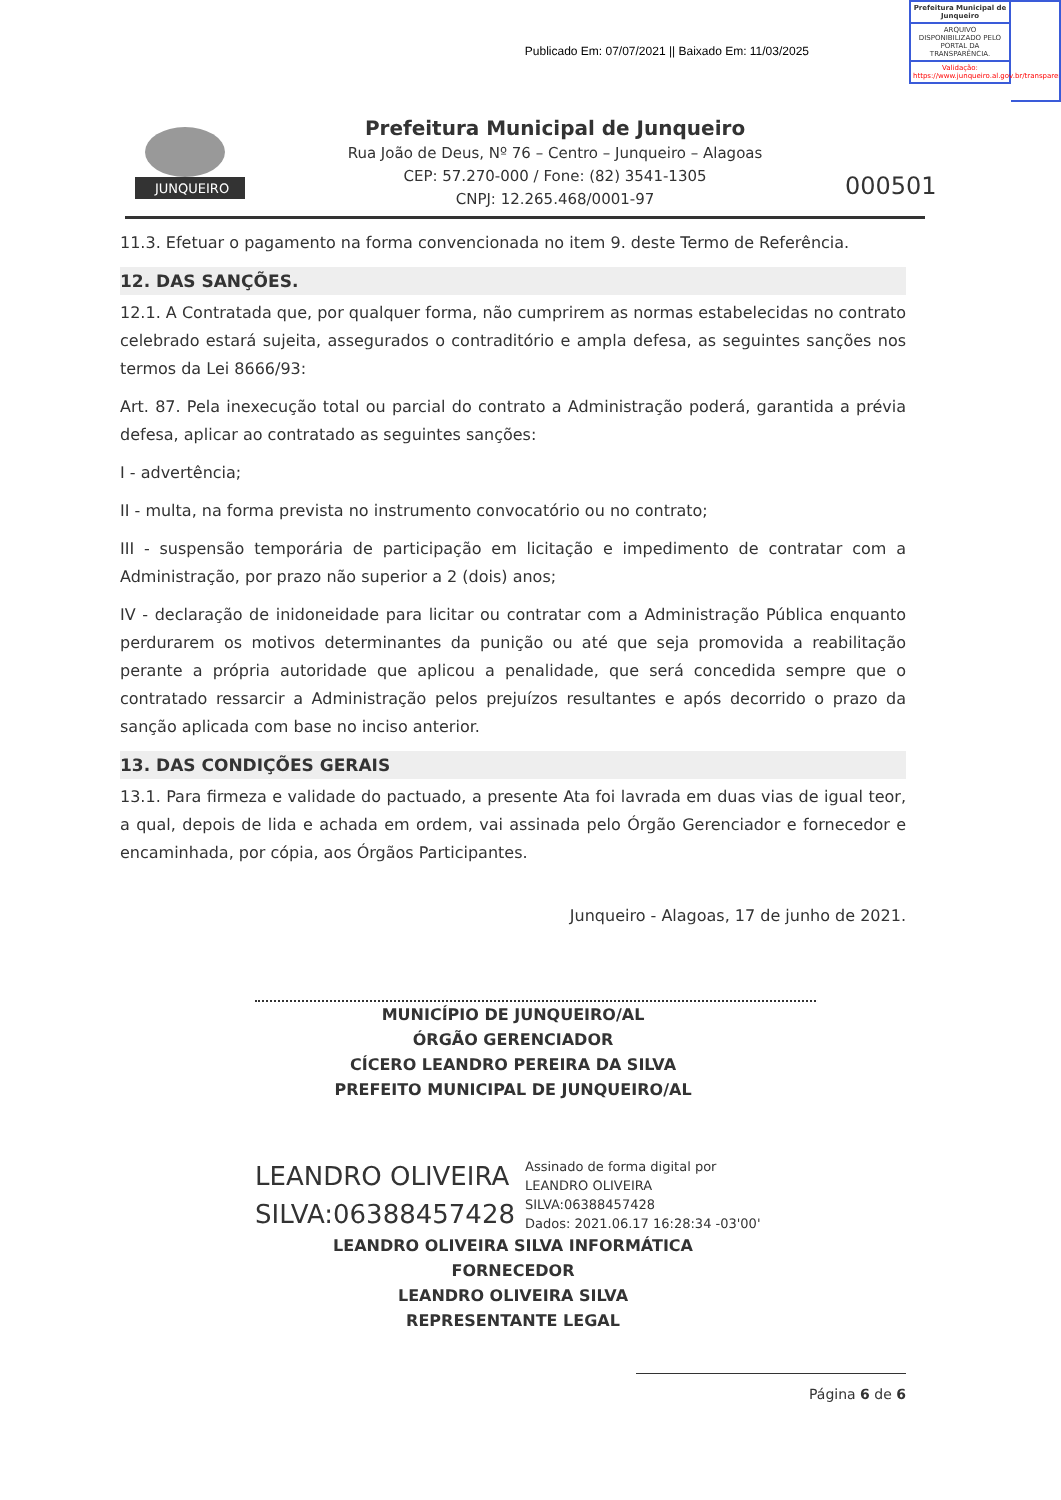Publicado Em: 07/07/2021 || Baixado Em: 11/03/2025
Prefeitura Municipal de Junqueiro
ARQUIVO DISPONIBILIZADO PELO PORTAL DA TRANSPARÊNCIA.
Validação: https://www.junqueiro.al.gov.br/transparencia
JUNQUEIRO
Prefeitura Municipal de Junqueiro
Rua João de Deus, Nº 76 – Centro – Junqueiro – Alagoas
CEP: 57.270-000 / Fone: (82) 3541-1305
CNPJ: 12.265.468/0001-97
000501
11.3. Efetuar o pagamento na forma convencionada no item 9. deste Termo de Referência.
12. DAS SANÇÕES.
12.1. A Contratada que, por qualquer forma, não cumprirem as normas estabelecidas no contrato celebrado estará sujeita, assegurados o contraditório e ampla defesa, as seguintes sanções nos termos da Lei 8666/93:
Art. 87. Pela inexecução total ou parcial do contrato a Administração poderá, garantida a prévia defesa, aplicar ao contratado as seguintes sanções:
I - advertência;
II - multa, na forma prevista no instrumento convocatório ou no contrato;
III - suspensão temporária de participação em licitação e impedimento de contratar com a Administração, por prazo não superior a 2 (dois) anos;
IV - declaração de inidoneidade para licitar ou contratar com a Administração Pública enquanto perdurarem os motivos determinantes da punição ou até que seja promovida a reabilitação perante a própria autoridade que aplicou a penalidade, que será concedida sempre que o contratado ressarcir a Administração pelos prejuízos resultantes e após decorrido o prazo da sanção aplicada com base no inciso anterior.
13. DAS CONDIÇÕES GERAIS
13.1. Para firmeza e validade do pactuado, a presente Ata foi lavrada em duas vias de igual teor, a qual, depois de lida e achada em ordem, vai assinada pelo Órgão Gerenciador e fornecedor e encaminhada, por cópia, aos Órgãos Participantes.
Junqueiro - Alagoas, 17 de junho de 2021.
MUNICÍPIO DE JUNQUEIRO/AL
ÓRGÃO GERENCIADOR
CÍCERO LEANDRO PEREIRA DA SILVA
PREFEITO MUNICIPAL DE JUNQUEIRO/AL
LEANDRO OLIVEIRA
SILVA:06388457428
Assinado de forma digital por
LEANDRO OLIVEIRA
SILVA:06388457428
Dados: 2021.06.17 16:28:34 -03'00'
LEANDRO OLIVEIRA SILVA INFORMÁTICA
FORNECEDOR
LEANDRO OLIVEIRA SILVA
REPRESENTANTE LEGAL
Página 6 de 6